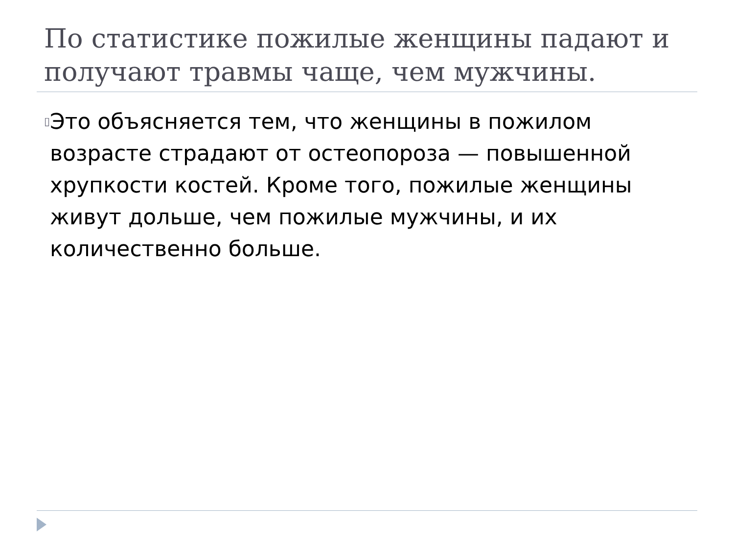По статистике пожилые женщины падают и получают травмы чаще, чем мужчины.
▯
Это объясняется тем, что женщины в пожилом возрасте страдают от остеопороза — повышенной хрупкости костей. Кроме того, пожилые женщины живут дольше, чем пожилые мужчины, и их количественно больше.